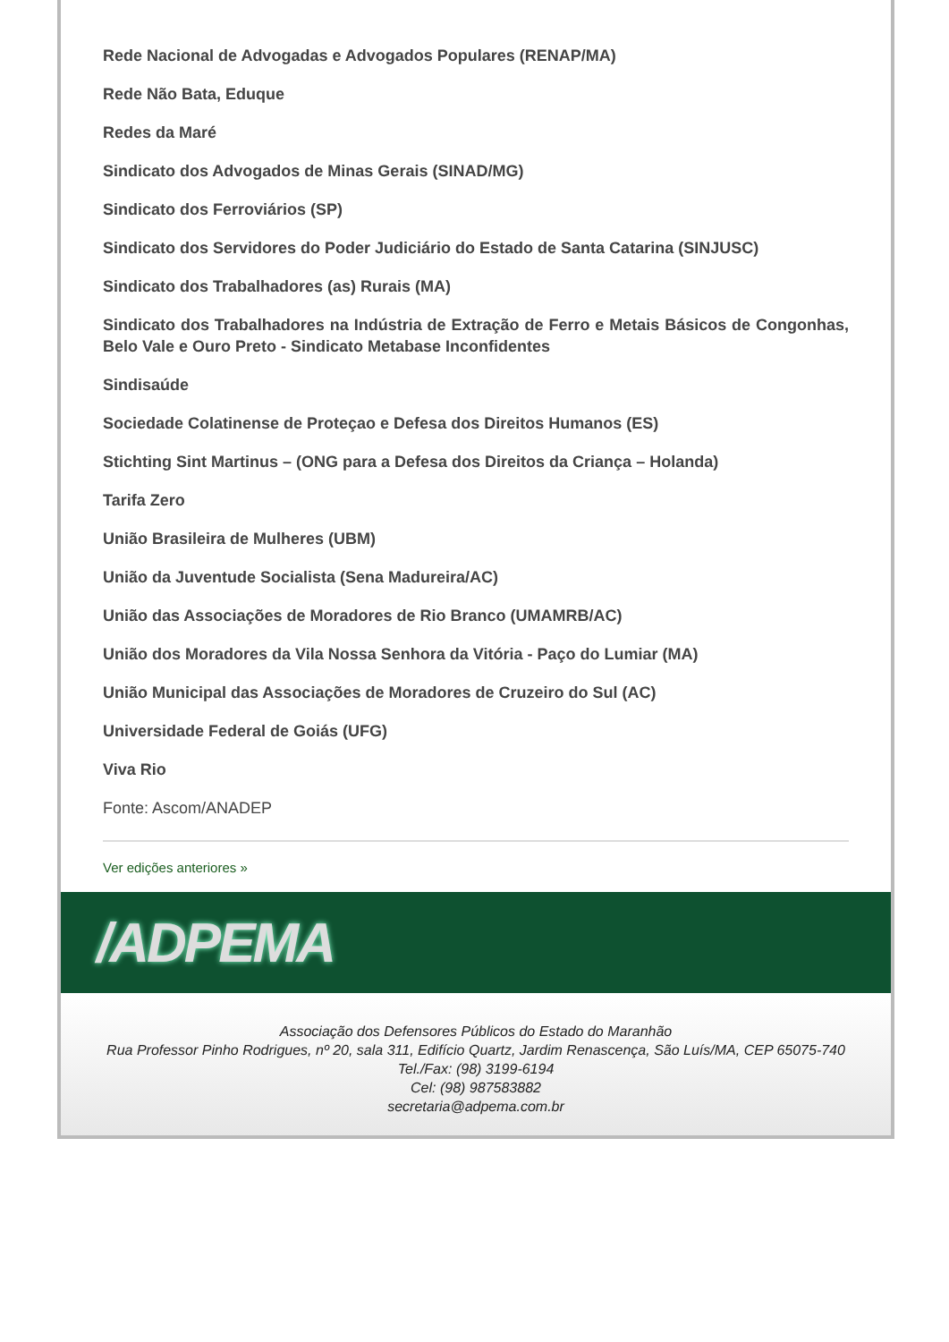Rede Nacional de Advogadas e Advogados Populares (RENAP/MA)
Rede Não Bata, Eduque
Redes da Maré
Sindicato dos Advogados de Minas Gerais (SINAD/MG)
Sindicato dos Ferroviários (SP)
Sindicato dos Servidores do Poder Judiciário do Estado de Santa Catarina (SINJUSC)
Sindicato dos Trabalhadores (as) Rurais (MA)
Sindicato dos Trabalhadores na Indústria de Extração de Ferro e Metais Básicos de Congonhas, Belo Vale e Ouro Preto - Sindicato Metabase Inconfidentes
Sindisaúde
Sociedade Colatinense de Proteçao e Defesa dos Direitos Humanos (ES)
Stichting Sint Martinus – (ONG para a Defesa dos Direitos da Criança – Holanda)
Tarifa Zero
União Brasileira de Mulheres (UBM)
União da Juventude Socialista (Sena Madureira/AC)
União das Associações de Moradores de Rio Branco (UMAMRB/AC)
União dos Moradores da Vila Nossa Senhora da Vitória - Paço do Lumiar (MA)
União Municipal das Associações de Moradores de Cruzeiro do Sul (AC)
Universidade Federal de Goiás (UFG)
Viva Rio
Fonte: Ascom/ANADEP
Ver edições anteriores »
/ADPEMA
Associação dos Defensores Públicos do Estado do Maranhão
Rua Professor Pinho Rodrigues, nº 20, sala 311, Edifício Quartz, Jardim Renascença, São Luís/MA, CEP 65075-740
Tel./Fax: (98) 3199-6194
Cel: (98) 987583882
secretaria@adpema.com.br